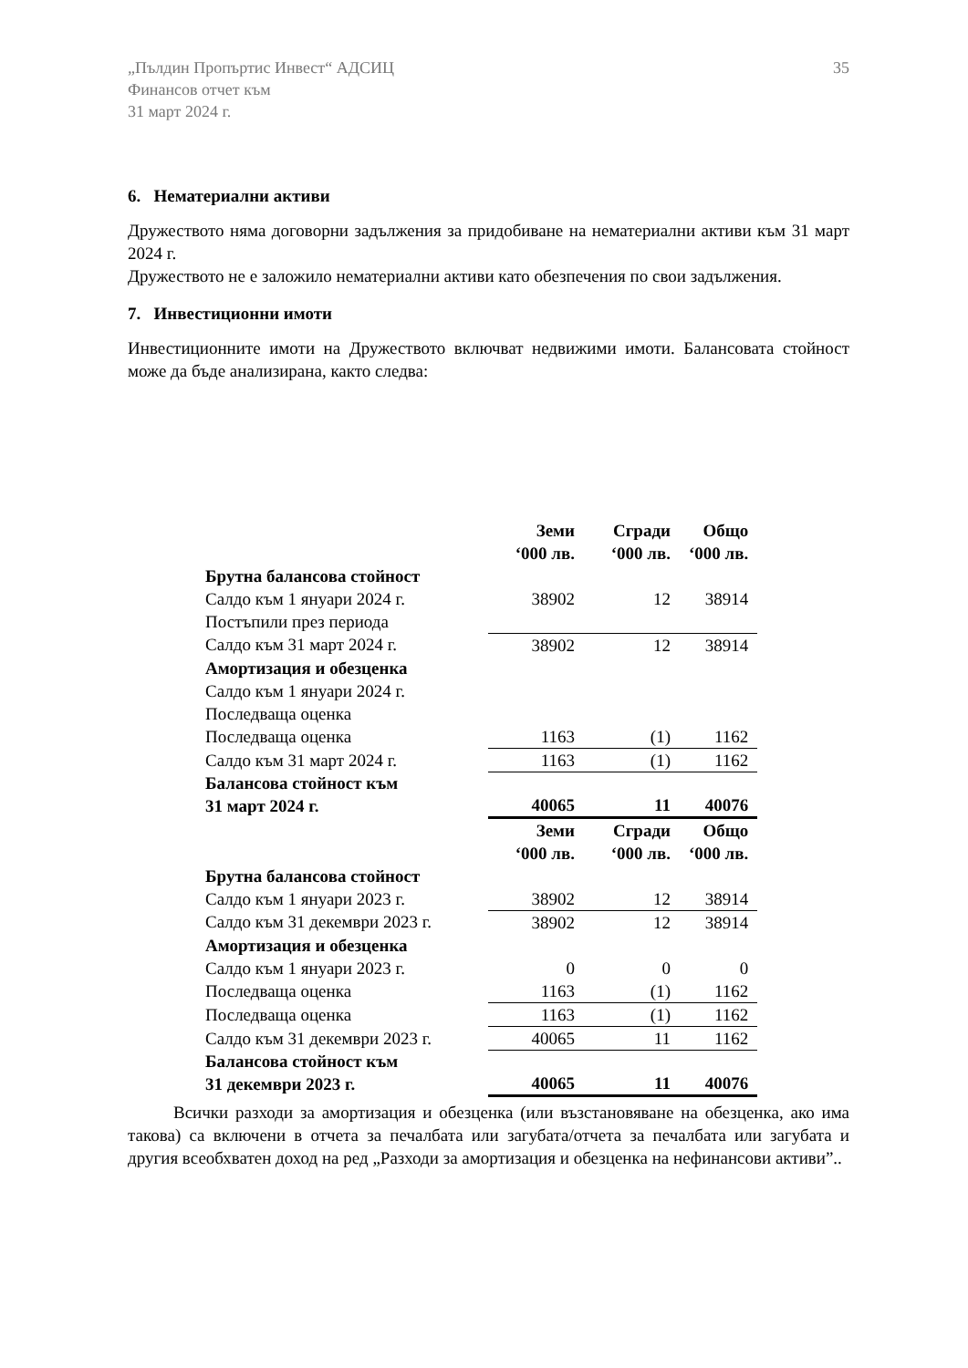„Пълдин Пропъртис Инвест“ АДСИЦ
Финансов отчет към
31 март 2024 г.
35
6. Нематериални активи
Дружеството няма договорни задължения за придобиване на нематериални активи към 31 март 2024 г.
Дружеството не е заложило нематериални активи като обезпечения по свои задължения.
7. Инвестиционни имоти
Инвестиционните имоти на Дружеството включват недвижими имоти. Балансовата стойност може да бъде анализирана, както следва:
| | Земи ‘000 лв. | Сгради ‘000 лв. | Общо ‘000 лв. |
| Брутна балансова стойност | | | |
| Салдо към 1 януари 2024 г. | 38902 | 12 | 38914 |
| Постъпили през периода | | | |
| Салдо към 31 март 2024 г. | 38902 | 12 | 38914 |
| Амортизация и обезценка | | | |
| Салдо към 1 януари 2024 г. | | | |
| Последваща оценка | | | |
| Последваща оценка | 1163 | (1) | 1162 |
| Салдо към 31 март 2024 г. | 1163 | (1) | 1162 |
| Балансова стойност към 31 март 2024 г. | 40065 | 11 | 40076 |
| | Земи ‘000 лв. | Сгради ‘000 лв. | Общо ‘000 лв. |
| Брутна балансова стойност | | | |
| Салдо към 1 януари 2023 г. | 38902 | 12 | 38914 |
| Салдо към 31 декември 2023 г. | 38902 | 12 | 38914 |
| Амортизация и обезценка | | | |
| Салдо към 1 януари 2023 г. | 0 | 0 | 0 |
| Последваща оценка | 1163 | (1) | 1162 |
| Последваща оценка | 1163 | (1) | 1162 |
| Салдо към 31 декември 2023 г. | 40065 | 11 | 1162 |
| Балансова стойност към 31 декември 2023 г. | 40065 | 11 | 40076 |
Всички разходи за амортизация и обезценка (или възстановяване на обезценка, ако има такова) са включени в отчета за печалбата или загубата/отчета за печалбата или загубата и другия всеобхватен доход на ред „Разходи за амортизация и обезценка на нефинансови активи”..